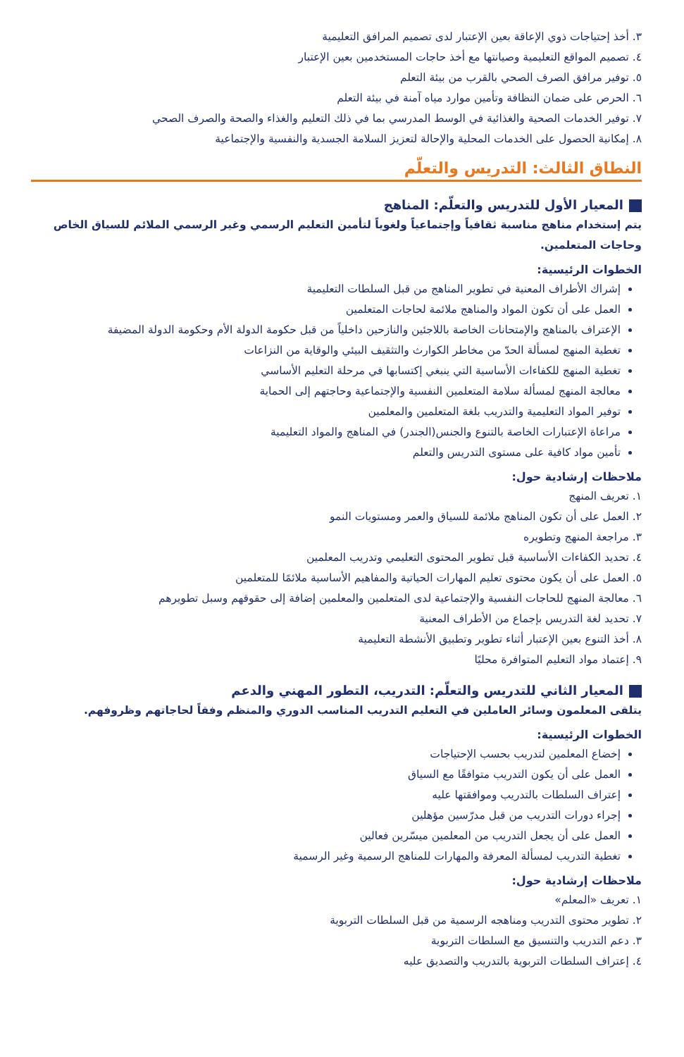٣. أخذ إحتياجات ذوي الإعاقة بعين الإعتبار لدى تصميم المرافق التعليمية
٤. تصميم المواقع التعليمية وصيانتها مع أخذ حاجات المستخدمين بعين الإعتبار
٥. توفير مرافق الصرف الصحي بالقرب من بيئة التعلم
٦. الحرص على ضمان النظافة وتأمين موارد مياه آمنة في بيئة التعلم
٧. توفير الخدمات الصحية والغذائية في الوسط المدرسي بما في ذلك التعليم والغذاء والصحة والصرف الصحي
٨. إمكانية الحصول على الخدمات المحلية والإحالة لتعزيز السلامة الجسدية والنفسية والإجتماعية
النطاق الثالث: التدريس والتعلّم
المعيار الأول للتدريس والتعلّم: المناهج
يتم إستخدام مناهج مناسبة ثقافياً وإجتماعياً ولغوياً لتأمين التعليم الرسمي وغير الرسمي الملائم للسياق الخاص وحاجات المتعلمين.
الخطوات الرئيسية:
إشراك الأطراف المعنية في تطوير المناهج من قبل السلطات التعليمية
العمل على أن تكون المواد والمناهج ملائمة لحاجات المتعلمين
الإعتراف بالمناهج والإمتحانات الخاصة باللاجئين والنازحين داخلياً من قبل حكومة الدولة الأم وحكومة الدولة المضيفة
تغطية المنهج لمسألة الحدّ من مخاطر الكوارث والتثقيف البيئي والوقاية من النزاعات
تغطية المنهج للكفاءات الأساسية التي ينبغي إكتسابها في مرحلة التعليم الأساسي
معالجة المنهج لمسألة سلامة المتعلمين النفسية والإجتماعية وحاجتهم إلى الحماية
توفير المواد التعليمية والتدريب بلغة المتعلمين والمعلمين
مراعاة الإعتبارات الخاصة بالتنوع والجنس(الجندر) في المناهج والمواد التعليمية
تأمين مواد كافية على مستوى التدريس والتعلم
ملاحظات إرشادية حول:
١. تعريف المنهج
٢. العمل على أن تكون المناهج ملائمة للسياق والعمر ومستويات النمو
٣. مراجعة المنهج وتطويره
٤. تحديد الكفاءات الأساسية قبل تطوير المحتوى التعليمي وتدريب المعلمين
٥. العمل على أن يكون محتوى تعليم المهارات الحياتية والمفاهيم الأساسية ملائمًا للمتعلمين
٦. معالجة المنهج للحاجات النفسية والإجتماعية لدى المتعلمين والمعلمين إضافة إلى حقوقهم وسبل تطويرهم
٧. تحديد لغة التدريس بإجماع من الأطراف المعنية
٨. أخذ التنوع بعين الإعتبار أثناء تطوير وتطبيق الأنشطة التعليمية
٩. إعتماد مواد التعليم المتوافرة محليًا
المعيار الثاني للتدريس والتعلّم: التدريب، التطور المهني والدعم
يتلقى المعلمون وسائر العاملين في التعليم التدريب المناسب الدوري والمنظم وفقاً لحاجاتهم وظروفهم.
الخطوات الرئيسية:
إخضاع المعلمين لتدريب بحسب الإحتياجات
العمل على أن يكون التدريب متوافقًا مع السياق
إعتراف السلطات بالتدريب وموافقتها عليه
إجراء دورات التدريب من قبل مدرّسين مؤهلين
العمل على أن يجعل التدريب من المعلمين ميسّرين فعالين
تغطية التدريب لمسألة المعرفة والمهارات للمناهج الرسمية وغير الرسمية
ملاحظات إرشادية حول:
١. تعريف «المعلم»
٢. تطوير محتوى التدريب ومناهجه الرسمية من قبل السلطات التربوية
٣. دعم التدريب والتنسيق مع السلطات التربوية
٤. إعتراف السلطات التربوية بالتدريب والتصديق عليه